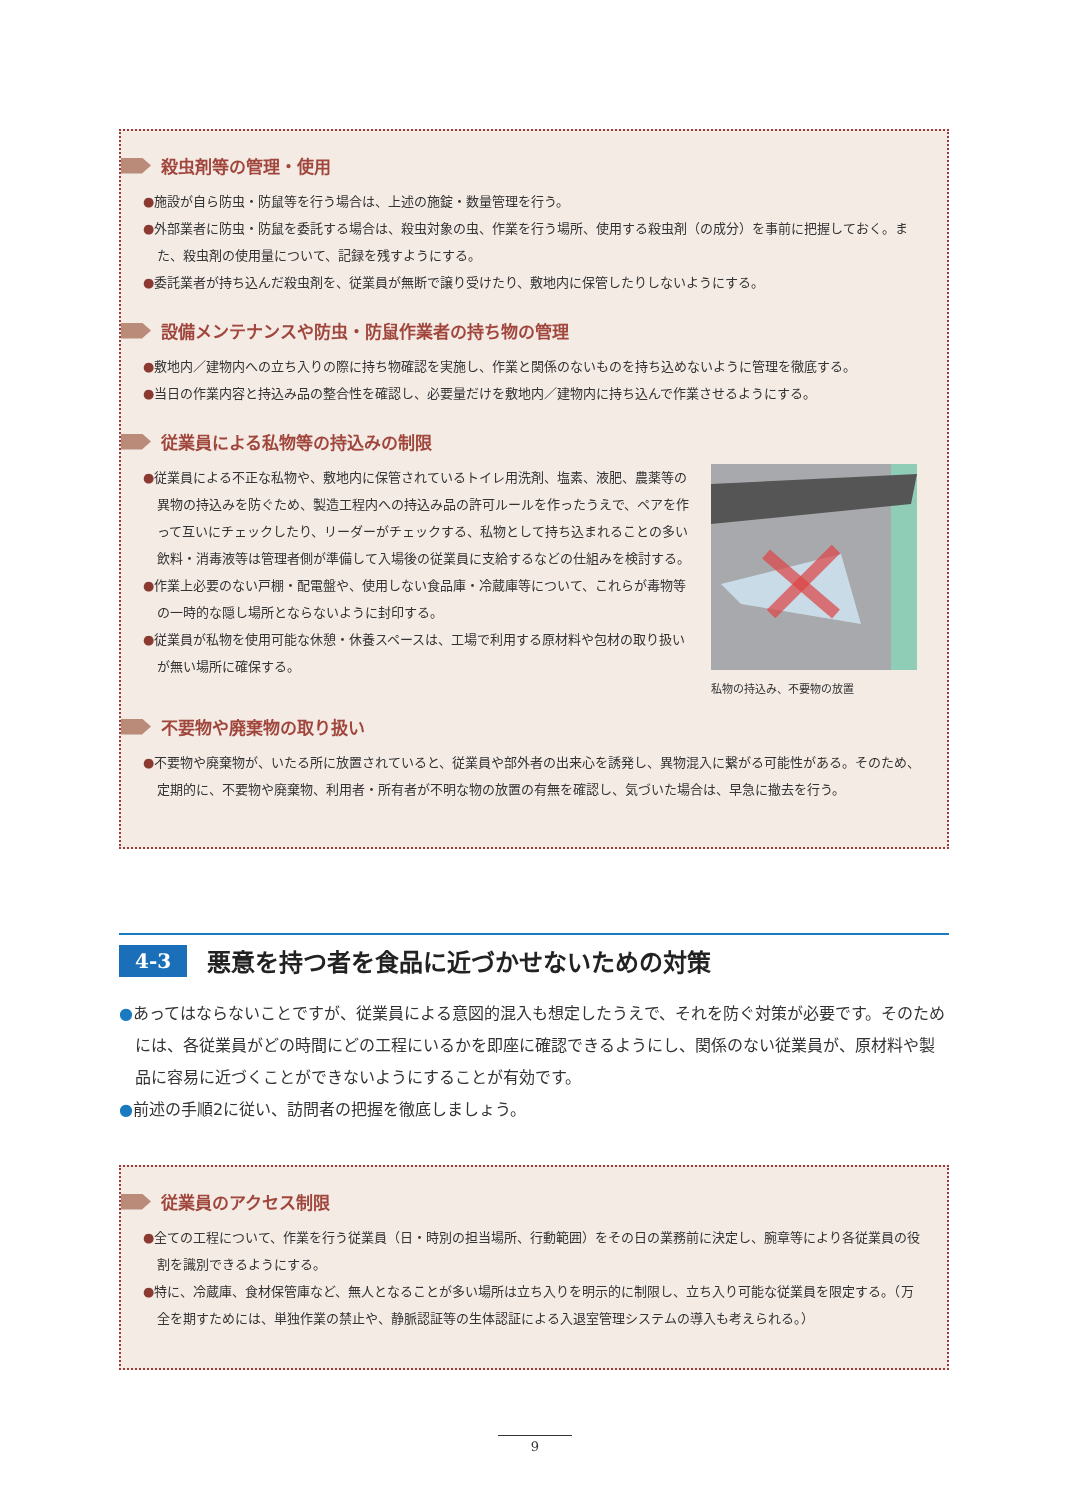殺虫剤等の管理・使用
●施設が自ら防虫・防鼠等を行う場合は、上述の施錠・数量管理を行う。
●外部業者に防虫・防鼠を委託する場合は、殺虫対象の虫、作業を行う場所、使用する殺虫剤（の成分）を事前に把握しておく。また、殺虫剤の使用量について、記録を残すようにする。
●委託業者が持ち込んだ殺虫剤を、従業員が無断で譲り受けたり、敷地内に保管したりしないようにする。
設備メンテナンスや防虫・防鼠作業者の持ち物の管理
●敷地内／建物内への立ち入りの際に持ち物確認を実施し、作業と関係のないものを持ち込めないように管理を徹底する。
●当日の作業内容と持込み品の整合性を確認し、必要量だけを敷地内／建物内に持ち込んで作業させるようにする。
従業員による私物等の持込みの制限
●従業員による不正な私物や、敷地内に保管されているトイレ用洗剤、塩素、液肥、農薬等の異物の持込みを防ぐため、製造工程内への持込み品の許可ルールを作ったうえで、ペアを作って互いにチェックしたり、リーダーがチェックする、私物として持ち込まれることの多い飲料・消毒液等は管理者側が準備して入場後の従業員に支給するなどの仕組みを検討する。
●作業上必要のない戸棚・配電盤や、使用しない食品庫・冷蔵庫等について、これらが毒物等の一時的な隠し場所とならないように封印する。
●従業員が私物を使用可能な休憩・休養スペースは、工場で利用する原材料や包材の取り扱いが無い場所に確保する。
私物の持込み、不要物の放置
不要物や廃棄物の取り扱い
●不要物や廃棄物が、いたる所に放置されていると、従業員や部外者の出来心を誘発し、異物混入に繋がる可能性がある。そのため、定期的に、不要物や廃棄物、利用者・所有者が不明な物の放置の有無を確認し、気づいた場合は、早急に撤去を行う。
4-3 悪意を持つ者を食品に近づかせないための対策
●あってはならないことですが、従業員による意図的混入も想定したうえで、それを防ぐ対策が必要です。そのためには、各従業員がどの時間にどの工程にいるかを即座に確認できるようにし、関係のない従業員が、原材料や製品に容易に近づくことができないようにすることが有効です。
●前述の手順2に従い、訪問者の把握を徹底しましょう。
従業員のアクセス制限
●全ての工程について、作業を行う従業員（日・時別の担当場所、行動範囲）をその日の業務前に決定し、腕章等により各従業員の役割を識別できるようにする。
●特に、冷蔵庫、食材保管庫など、無人となることが多い場所は立ち入りを明示的に制限し、立ち入り可能な従業員を限定する。（万全を期すためには、単独作業の禁止や、静脈認証等の生体認証による入退室管理システムの導入も考えられる。）
9